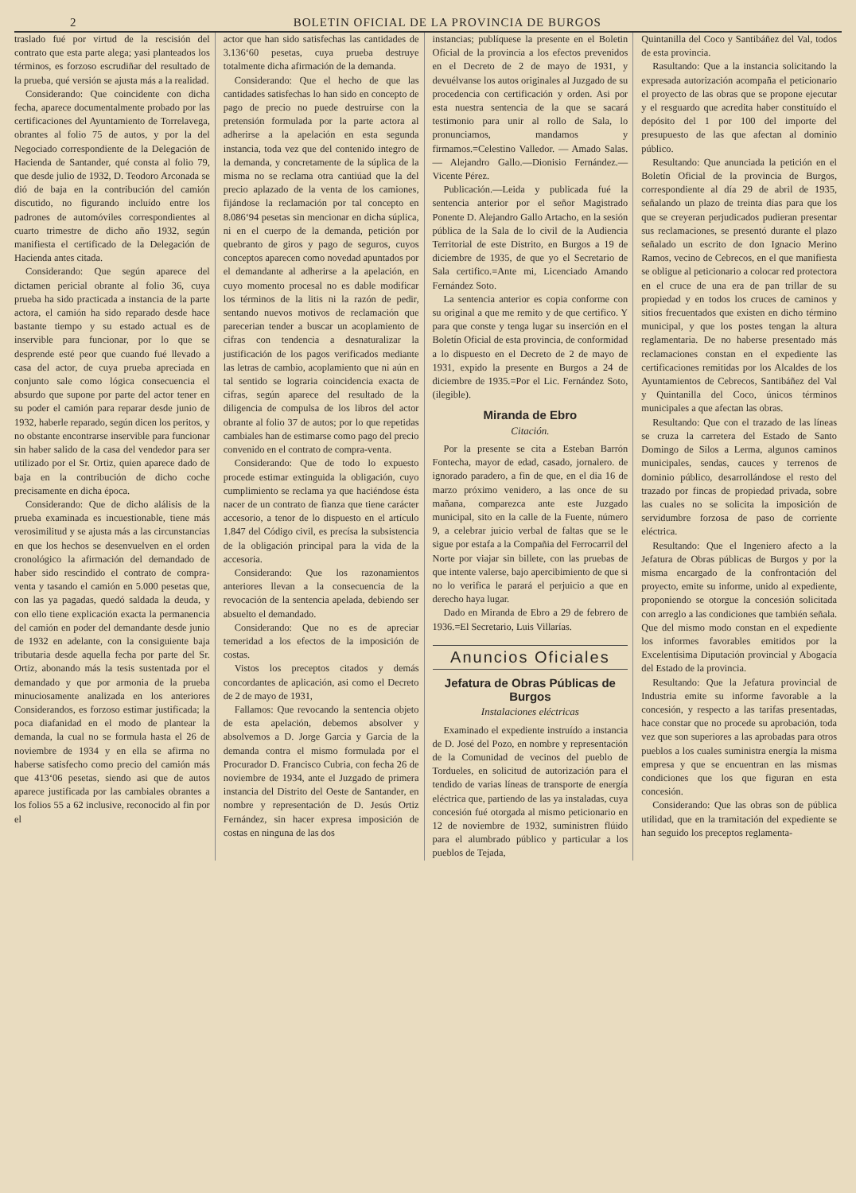2 BOLETIN OFICIAL DE LA PROVINCIA DE BURGOS
traslado fué por virtud de la rescisión del contrato que esta parte alega; yasi planteados los términos, es forzoso escrudiñar del resultado de la prueba, qué versión se ajusta más a la realidad.
Considerando: Que coincidente con dicha fecha, aparece documentalmente probado por las certificaciones del Ayuntamiento de Torrelavega, obrantes al folio 75 de autos, y por la del Negociado correspondiente de la Delegación de Hacienda de Santander, qué consta al folio 79, que desde julio de 1932, D. Teodoro Arconada se dió de baja en la contribución del camión discutido, no figurando incluído entre los padrones de automóviles correspondientes al cuarto trimestre de dicho año 1932, según manifiesta el certificado de la Delegación de Hacienda antes citada.
Considerando: Que según aparece del dictamen pericial obrante al folio 36, cuya prueba ha sido practicada a instancia de la parte actora, el camión ha sido reparado desde hace bastante tiempo y su estado actual es de inservible para funcionar, por lo que se desprende esté peor que cuando fué llevado a casa del actor, de cuya prueba apreciada en conjunto sale como lógica consecuencia el absurdo que supone por parte del actor tener en su poder el camión para reparar desde junio de 1932, haberle reparado, según dicen los peritos, y no obstante encontrarse inservible para funcionar sin haber salido de la casa del vendedor para ser utilizado por el Sr. Ortiz, quien aparece dado de baja en la contribución de dicho coche precisamente en dicha época.
Considerando: Que de dicho alálisis de la prueba examinada es incuestionable, tiene más verosimilitud y se ajusta más a las circunstancias en que los hechos se desenvuelven en el orden cronológico la afirmación del demandado de haber sido rescindido el contrato de compra-venta y tasando el camión en 5.000 pesetas que, con las ya pagadas, quedó saldada la deuda, y con ello tiene explicación exacta la permanencia del camión en poder del demandante desde junio de 1932 en adelante, con la consiguiente baja tributaria desde aquella fecha por parte del Sr. Ortiz, abonando más la tesis sustentada por el demandado y que por armonia de la prueba minuciosamente analizada en los anteriores Considerandos, es forzoso estimar justificada; la poca diafanidad en el modo de plantear la demanda, la cual no se formula hasta el 26 de noviembre de 1934 y en ella se afirma no haberse satisfecho como precio del camión más que 413‘06 pesetas, siendo asi que de autos aparece justificada por las cambiales obrantes a los folios 55 a 62 inclusive, reconocido al fin por el
actor que han sido satisfechas las cantidades de 3.136‘60 pesetas, cuya prueba destruye totalmente dicha afirmación de la demanda.
Considerando: Que el hecho de que las cantidades satisfechas lo han sido en concepto de pago de precio no puede destruirse con la pretensión formulada por la parte actora al adherirse a la apelación en esta segunda instancia, toda vez que del contenido integro de la demanda, y concretamente de la súplica de la misma no se reclama otra cantiúad que la del precio aplazado de la venta de los camiones, fijándose la reclamación por tal concepto en 8.086‘94 pesetas sin mencionar en dicha súplica, ni en el cuerpo de la demanda, petición por quebranto de giros y pago de seguros, cuyos conceptos aparecen como novedad apuntados por el demandante al adherirse a la apelación, en cuyo momento procesal no es dable modificar los términos de la litis ni la razón de pedir, sentando nuevos motivos de reclamación que parecerian tender a buscar un acoplamiento de cifras con tendencia a desnaturalizar la justificación de los pagos verificados mediante las letras de cambio, acoplamiento que ni aún en tal sentido se lograria coincidencia exacta de cifras, según aparece del resultado de la diligencia de compulsa de los libros del actor obrante al folio 37 de autos; por lo que repetidas cambiales han de estimarse como pago del precio convenido en el contrato de compra-venta.
Considerando: Que de todo lo expuesto procede estimar extinguida la obligación, cuyo cumplimiento se reclama ya que haciéndose ésta nacer de un contrato de fianza que tiene carácter accesorio, a tenor de lo dispuesto en el artículo 1.847 del Código civil, es precísa la subsistencia de la obligación principal para la vida de la accesoria.
Considerando: Que los razonamientos anteriores llevan a la consecuencia de la revocación de la sentencia apelada, debiendo ser absuelto el demandado.
Considerando: Que no es de apreciar temeridad a los efectos de la imposición de costas.
Vistos los preceptos citados y demás concordantes de aplicación, asi como el Decreto de 2 de mayo de 1931,
Fallamos: Que revocando la sentencia objeto de esta apelación, debemos absolver y absolvemos a D. Jorge Garcia y Garcia de la demanda contra el mismo formulada por el Procurador D. Francisco Cubria, con fecha 26 de noviembre de 1934, ante el Juzgado de primera instancia del Distrito del Oeste de Santander, en nombre y representación de D. Jesús Ortiz Fernández, sin hacer expresa imposición de costas en ninguna de las dos
instancias; publíquese la presente en el Boletin Oficial de la provincia a los efectos prevenidos en el Decreto de 2 de mayo de 1931, y devuélvanse los autos originales al Juzgado de su procedencia con certificación y orden. Asi por esta nuestra sentencia de la que se sacará testimonio para unir al rollo de Sala, lo pronunciamos, mandamos y firmamos.=Celestino Valledor. — Amado Salas. — Alejandro Gallo.—Dionisio Fernández.—Vicente Pérez.
Publicación.—Leida y publicada fué la sentencia anterior por el señor Magistrado Ponente D. Alejandro Gallo Artacho, en la sesión pública de la Sala de lo civil de la Audiencia Territorial de este Distrito, en Burgos a 19 de diciembre de 1935, de que yo el Secretario de Sala certifico.=Ante mi, Licenciado Amando Fernández Soto.
La sentencia anterior es copia conforme con su original a que me remito y de que certifico. Y para que conste y tenga lugar su inserción en el Boletín Oficial de esta provincia, de conformidad a lo dispuesto en el Decreto de 2 de mayo de 1931, expido la presente en Burgos a 24 de diciembre de 1935.=Por el Lic. Fernández Soto, (ilegible).
Miranda de Ebro
Citación.
Por la presente se cita a Esteban Barrón Fontecha, mayor de edad, casado, jornalero. de ignorado paradero, a fin de que, en el dia 16 de marzo próximo venidero, a las once de su mañana, comparezca ante este Juzgado municipal, sito en la calle de la Fuente, número 9, a celebrar juicio verbal de faltas que se le sigue por estafa a la Compañia del Ferrocarril del Norte por viajar sin billete, con las pruebas de que intente valerse, bajo apercibimiento de que si no lo verifica le parará el perjuicio a que en derecho haya lugar.
Dado en Miranda de Ebro a 29 de febrero de 1936.=El Secretario, Luis Villarías.
Anuncios Oficiales
Jefatura de Obras Públicas de Burgos
Instalaciones eléctricas
Examinado el expediente instruído a instancia de D. José del Pozo, en nombre y representación de la Comunidad de vecinos del pueblo de Tordueles, en solicitud de autorización para el tendido de varias líneas de transporte de energía eléctrica que, partiendo de las ya instaladas, cuya concesión fué otorgada al mismo peticionario en 12 de noviembre de 1932, suministren flúido para el alumbrado público y particular a los pueblos de Tejada,
Quintanilla del Coco y Santibáñez del Val, todos de esta provincia.
Rasultando: Que a la instancia solicitando la expresada autorización acompaña el peticionario el proyecto de las obras que se propone ejecutar y el resguardo que acredita haber constituído el depósito del 1 por 100 del importe del presupuesto de las que afectan al dominio público.
Resultando: Que anunciada la petición en el Boletín Oficial de la provincia de Burgos, correspondiente al día 29 de abril de 1935, señalando un plazo de treinta días para que los que se creyeran perjudicados pudieran presentar sus reclamaciones, se presentó durante el plazo señalado un escrito de don Ignacio Merino Ramos, vecino de Cebrecos, en el que manifiesta se obligue al peticionario a colocar red protectora en el cruce de una era de pan trillar de su propiedad y en todos los cruces de caminos y sitios frecuentados que existen en dicho término municipal, y que los postes tengan la altura reglamentaria. De no haberse presentado más reclamaciones constan en el expediente las certificaciones remitidas por los Alcaldes de los Ayuntamientos de Cebrecos, Santibáñez del Val y Quintanilla del Coco, únicos términos municipales a que afectan las obras.
Resultando: Que con el trazado de las líneas se cruza la carretera del Estado de Santo Domingo de Silos a Lerma, algunos caminos municipales, sendas, cauces y terrenos de dominio público, desarrollándose el resto del trazado por fincas de propiedad privada, sobre las cuales no se solicita la imposición de servidumbre forzosa de paso de corriente eléctrica.
Resultando: Que el Ingeniero afecto a la Jefatura de Obras públicas de Burgos y por la misma encargado de la confrontación del proyecto, emite su informe, unido al expediente, proponiendo se otorgue la concesión solicitada con arreglo a las condiciones que también señala. Que del mismo modo constan en el expediente los informes favorables emitidos por la Excelentísima Diputación provincial y Abogacía del Estado de la provincia.
Resultando: Que la Jefatura provincial de Industria emite su informe favorable a la concesión, y respecto a las tarifas presentadas, hace constar que no procede su aprobación, toda vez que son superiores a las aprobadas para otros pueblos a los cuales suministra energía la misma empresa y que se encuentran en las mismas condiciones que los que figuran en esta concesión.
Considerando: Que las obras son de pública utilidad, que en la tramitación del expediente se han seguido los preceptos reglamenta-